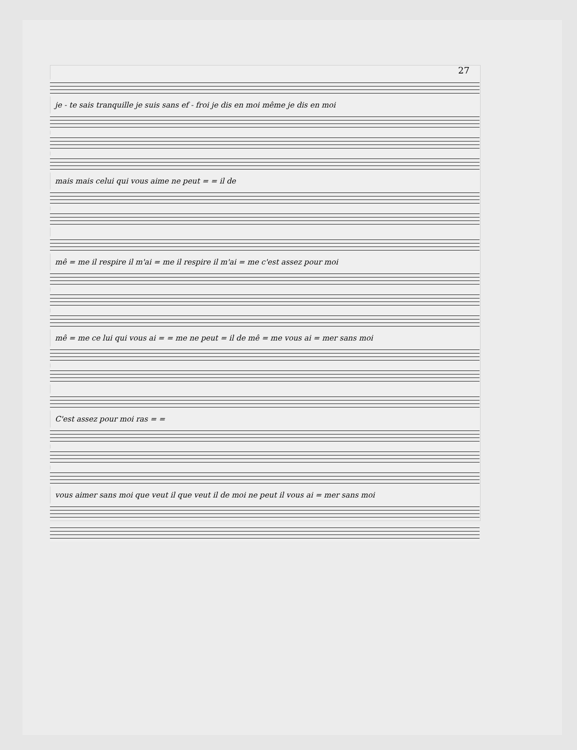27
je - te sais tranquille je suis sans ef - froi je dis en moi même je dis en moi
mais mais celui qui vous aime ne peut = = il de
mê = me il respire il m'ai = me il respire il m'ai = me c'est assez pour moi
mê = me ce lui qui vous ai = = me ne peut = il de mê = me vous ai = mer sans moi
C'est assez pour moi ras = =
vous aimer sans moi que veut il que veut il de moi ne peut il vous ai = mer sans moi